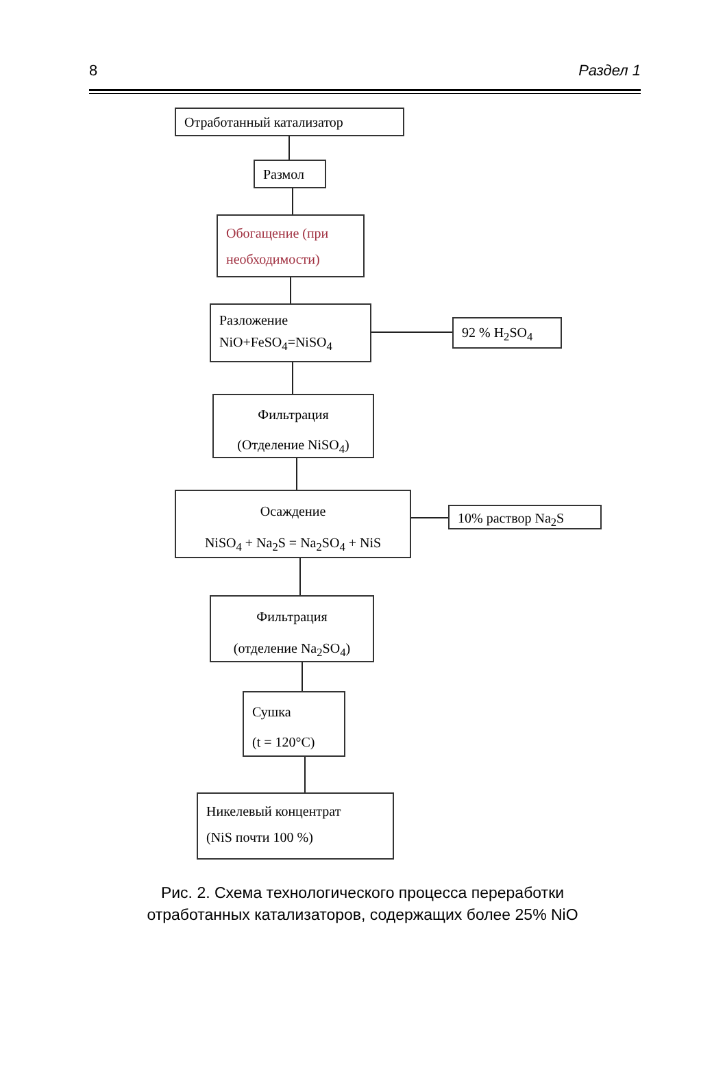8 Раздел 1
Отработанный катализатор
Размол
Обогащение (при необходимости)
Разложение
NiO+FeSO<sub>4</sub>=NiSO<sub>4</sub>
92 % H<sub>2</sub>SO<sub>4</sub>
Фильтрация
(Отделение NiSO<sub>4</sub>)
Осаждение
NiSO<sub>4</sub> + Na<sub>2</sub>S = Na<sub>2</sub>SO<sub>4</sub> + NiS
10% раствор Na<sub>2</sub>S
Фильтрация
(отделение Na<sub>2</sub>SO<sub>4</sub>)
Сушка
(t = 120°C)
Никелевый концентрат
(NiS почти 100 %)
Рис. 2. Схема технологического процесса переработки
отработанных катализаторов, содержащих более 25% NiO